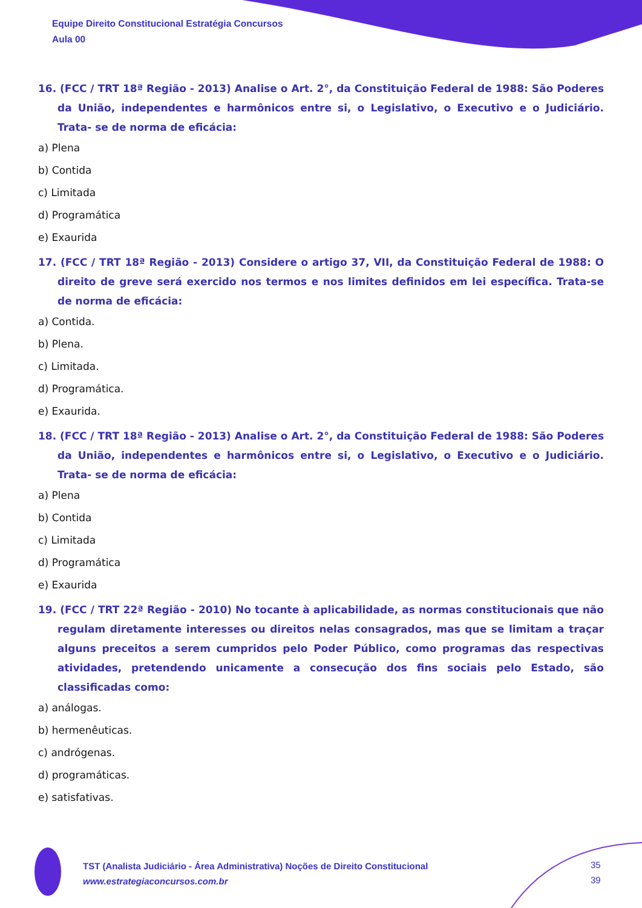Equipe Direito Constitucional Estratégia Concursos
Aula 00
16. (FCC / TRT 18ª Região - 2013) Analise o Art. 2°, da Constituição Federal de 1988: São Poderes da União, independentes e harmônicos entre si, o Legislativo, o Executivo e o Judiciário. Trata- se de norma de eficácia:
a) Plena
b) Contida
c) Limitada
d) Programática
e) Exaurida
17. (FCC / TRT 18ª Região - 2013) Considere o artigo 37, VII, da Constituição Federal de 1988: O direito de greve será exercido nos termos e nos limites definidos em lei específica. Trata-se de norma de eficácia:
a) Contida.
b) Plena.
c) Limitada.
d) Programática.
e) Exaurida.
18. (FCC / TRT 18ª Região - 2013) Analise o Art. 2°, da Constituição Federal de 1988: São Poderes da União, independentes e harmônicos entre si, o Legislativo, o Executivo e o Judiciário. Trata- se de norma de eficácia:
a) Plena
b) Contida
c) Limitada
d) Programática
e) Exaurida
19. (FCC / TRT 22ª Região - 2010) No tocante à aplicabilidade, as normas constitucionais que não regulam diretamente interesses ou direitos nelas consagrados, mas que se limitam a traçar alguns preceitos a serem cumpridos pelo Poder Público, como programas das respectivas atividades, pretendendo unicamente a consecução dos fins sociais pelo Estado, são classificadas como:
a) análogas.
b) hermenêuticas.
c) andrógenas.
d) programáticas.
e) satisfativas.
TST (Analista Judiciário - Área Administrativa) Noções de Direito Constitucional
www.estrategiaconcursos.com.br
35
39